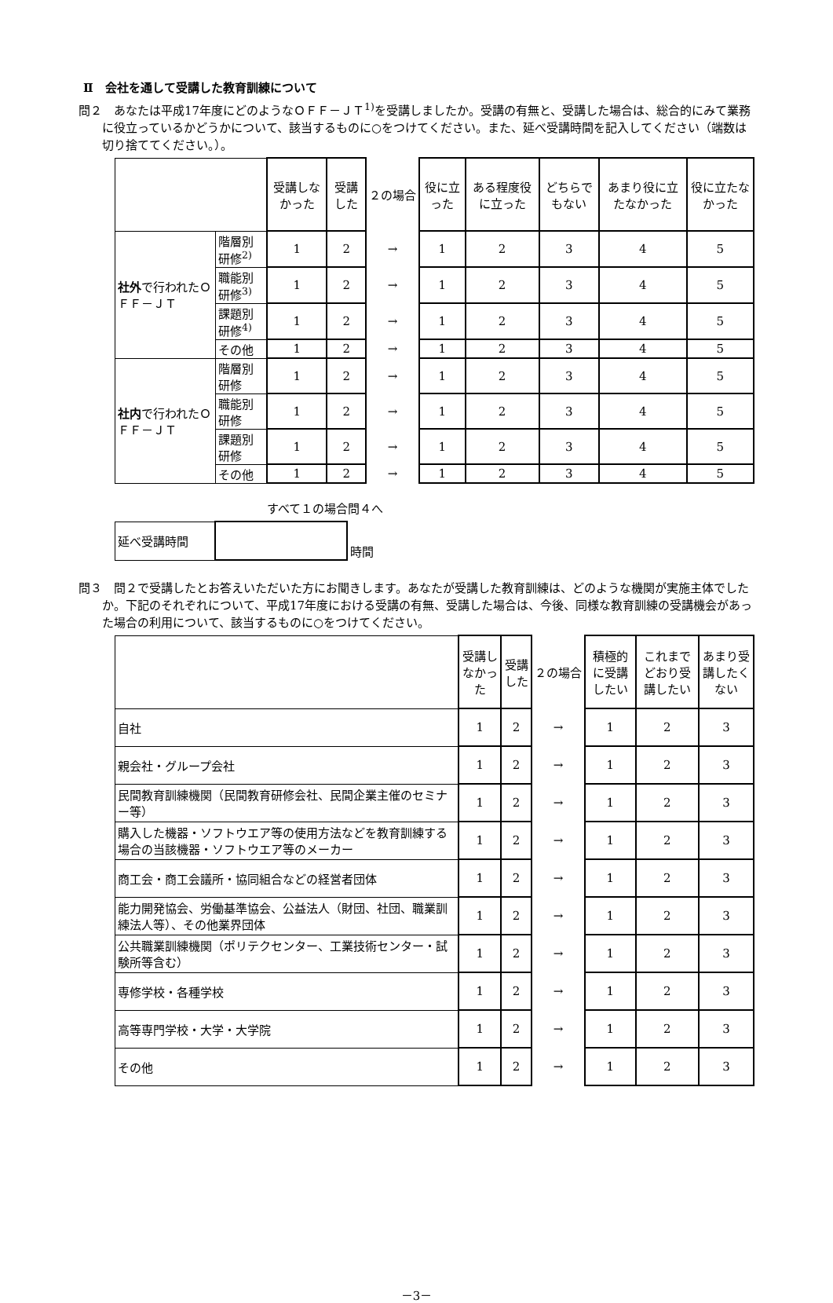Ⅱ　会社を通して受講した教育訓練について
問２　あなたは平成17年度にどのようなＯＦＦ－ＪＴ<sup>1)</sup>を受講しましたか。受講の有無と、受講した場合は、総合的にみて業務に役立っているかどうかについて、該当するものに○をつけてください。また、延べ受講時間を記入してください（端数は切り捨ててください。）。
| | | 受講しなかった | 受講した | ２の場合 | 役に立った | ある程度役に立った | どちらでもない | あまり役に立たなかった | 役に立たなかった |
| --- | --- | --- | --- | --- | --- | --- | --- | --- | --- |
| 社外 で行われたＯＦＦ－ＪＴ | 階層別研修<sup>2)</sup> | 1 | 2 | → | 1 | 2 | 3 | 4 | 5 |
| | 職能別研修<sup>3)</sup> | 1 | 2 | → | 1 | 2 | 3 | 4 | 5 |
| | 課題別研修<sup>4)</sup> | 1 | 2 | → | 1 | 2 | 3 | 4 | 5 |
| | その他 | 1 | 2 | → | 1 | 2 | 3 | 4 | 5 |
| 社内 で行われたＯＦＦ－ＪＴ | 階層別研修 | 1 | 2 | → | 1 | 2 | 3 | 4 | 5 |
| | 職能別研修 | 1 | 2 | → | 1 | 2 | 3 | 4 | 5 |
| | 課題別研修 | 1 | 2 | → | 1 | 2 | 3 | 4 | 5 |
| | その他 | 1 | 2 | → | 1 | 2 | 3 | 4 | 5 |
すべて１の場合問４へ
| 延べ受講時間 | | 時間 |
問３　問２で受講したとお答えいただいた方にお聞きします。あなたが受講した教育訓練は、どのような機関が実施主体でしたか。下記のそれぞれについて、平成17年度における受講の有無、受講した場合は、今後、同様な教育訓練の受講機会があった場合の利用について、該当するものに○をつけてください。
| | 受講しなかった | 受講した | ２の場合 | 積極的に受講したい | これまでどおり受講したい | あまり受講したくない |
| --- | --- | --- | --- | --- | --- | --- |
| 自社 | 1 | 2 | → | 1 | 2 | 3 |
| 親会社・グループ会社 | 1 | 2 | → | 1 | 2 | 3 |
| 民間教育訓練機関（民間教育研修会社、民間企業主催のセミナー等） | 1 | 2 | → | 1 | 2 | 3 |
| 購入した機器・ソフトウエア等の使用方法などを教育訓練する場合の当該機器・ソフトウエア等のメーカー | 1 | 2 | → | 1 | 2 | 3 |
| 商工会・商工会議所・協同組合などの経営者団体 | 1 | 2 | → | 1 | 2 | 3 |
| 能力開発協会、労働基準協会、公益法人（財団、社団、職業訓練法人等）、その他業界団体 | 1 | 2 | → | 1 | 2 | 3 |
| 公共職業訓練機関（ポリテクセンター、工業技術センター・試験所等含む） | 1 | 2 | → | 1 | 2 | 3 |
| 専修学校・各種学校 | 1 | 2 | → | 1 | 2 | 3 |
| 高等専門学校・大学・大学院 | 1 | 2 | → | 1 | 2 | 3 |
| その他 | 1 | 2 | → | 1 | 2 | 3 |
－3－